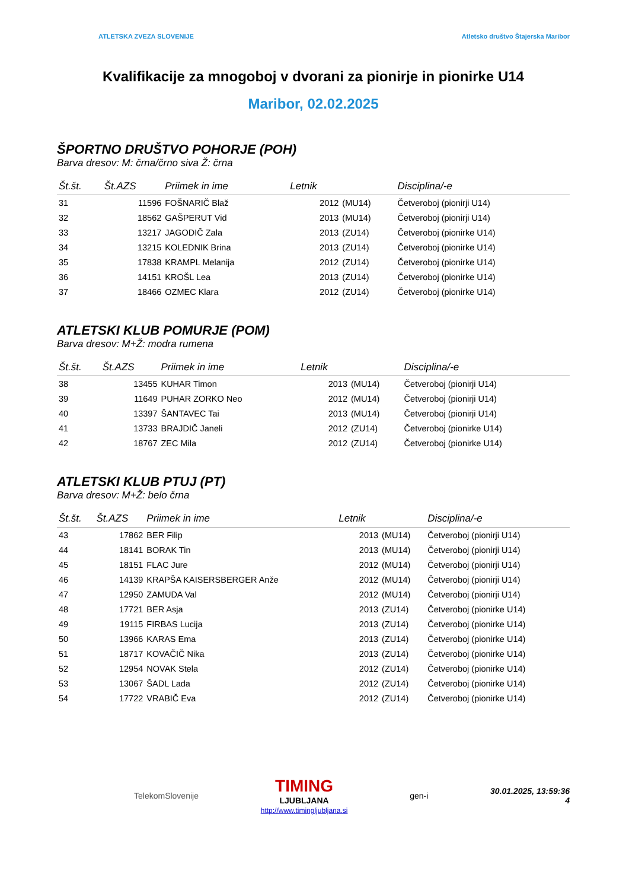ATLETSKA ZVEZA SLOVENIJE Atletsko društvo Štajerska Maribor
Kvalifikacije za mnogoboj v dvorani za pionirje in pionirke U14
Maribor, 02.02.2025
ŠPORTNO DRUŠTVO POHORJE (POH)
Barva dresov: M: črna/črno siva Ž: črna
| Št.št. | Št.AZS | Priimek in ime | Letnik | | Disciplina/-e |
| --- | --- | --- | --- | --- | --- |
| 31 | 11596 | FOŠNARIČ Blaž | 2012 | (MU14) | Četveroboj (pionirji U14) |
| 32 | 18562 | GAŠPERUT Vid | 2013 | (MU14) | Četveroboj (pionirji U14) |
| 33 | 13217 | JAGODIČ Zala | 2013 | (ZU14) | Četveroboj (pionirke U14) |
| 34 | 13215 | KOLEDNIK Brina | 2013 | (ZU14) | Četveroboj (pionirke U14) |
| 35 | 17838 | KRAMPL Melanija | 2012 | (ZU14) | Četveroboj (pionirke U14) |
| 36 | 14151 | KROŠL Lea | 2013 | (ZU14) | Četveroboj (pionirke U14) |
| 37 | 18466 | OZMEC Klara | 2012 | (ZU14) | Četveroboj (pionirke U14) |
ATLETSKI KLUB POMURJE (POM)
Barva dresov: M+Ž: modra rumena
| Št.št. | Št.AZS | Priimek in ime | Letnik | | Disciplina/-e |
| --- | --- | --- | --- | --- | --- |
| 38 | 13455 | KUHAR Timon | 2013 | (MU14) | Četveroboj (pionirji U14) |
| 39 | 11649 | PUHAR ZORKO Neo | 2012 | (MU14) | Četveroboj (pionirji U14) |
| 40 | 13397 | ŠANTAVEC Tai | 2013 | (MU14) | Četveroboj (pionirji U14) |
| 41 | 13733 | BRAJDIČ Janeli | 2012 | (ZU14) | Četveroboj (pionirke U14) |
| 42 | 18767 | ZEC Mila | 2012 | (ZU14) | Četveroboj (pionirke U14) |
ATLETSKI KLUB PTUJ (PT)
Barva dresov: M+Ž: belo črna
| Št.št. | Št.AZS | Priimek in ime | Letnik | | Disciplina/-e |
| --- | --- | --- | --- | --- | --- |
| 43 | 17862 | BER Filip | 2013 | (MU14) | Četveroboj (pionirji U14) |
| 44 | 18141 | BORAK Tin | 2013 | (MU14) | Četveroboj (pionirji U14) |
| 45 | 18151 | FLAC Jure | 2012 | (MU14) | Četveroboj (pionirji U14) |
| 46 | 14139 | KRAPŠA KAISERSBERGER Anže | 2012 | (MU14) | Četveroboj (pionirji U14) |
| 47 | 12950 | ZAMUDA Val | 2012 | (MU14) | Četveroboj (pionirji U14) |
| 48 | 17721 | BER Asja | 2013 | (ZU14) | Četveroboj (pionirke U14) |
| 49 | 19115 | FIRBAS Lucija | 2013 | (ZU14) | Četveroboj (pionirke U14) |
| 50 | 13966 | KARAS Ema | 2013 | (ZU14) | Četveroboj (pionirke U14) |
| 51 | 18717 | KOVAČIČ Nika | 2013 | (ZU14) | Četveroboj (pionirke U14) |
| 52 | 12954 | NOVAK Stela | 2012 | (ZU14) | Četveroboj (pionirke U14) |
| 53 | 13067 | ŠADL Lada | 2012 | (ZU14) | Četveroboj (pionirke U14) |
| 54 | 17722 | VRABIČ Eva | 2012 | (ZU14) | Četveroboj (pionirke U14) |
TelekomSlovenije TIMING
LJUBLJANA
http://www.timingljubljana.si gen-i 30.01.2025, 13:59:36
4